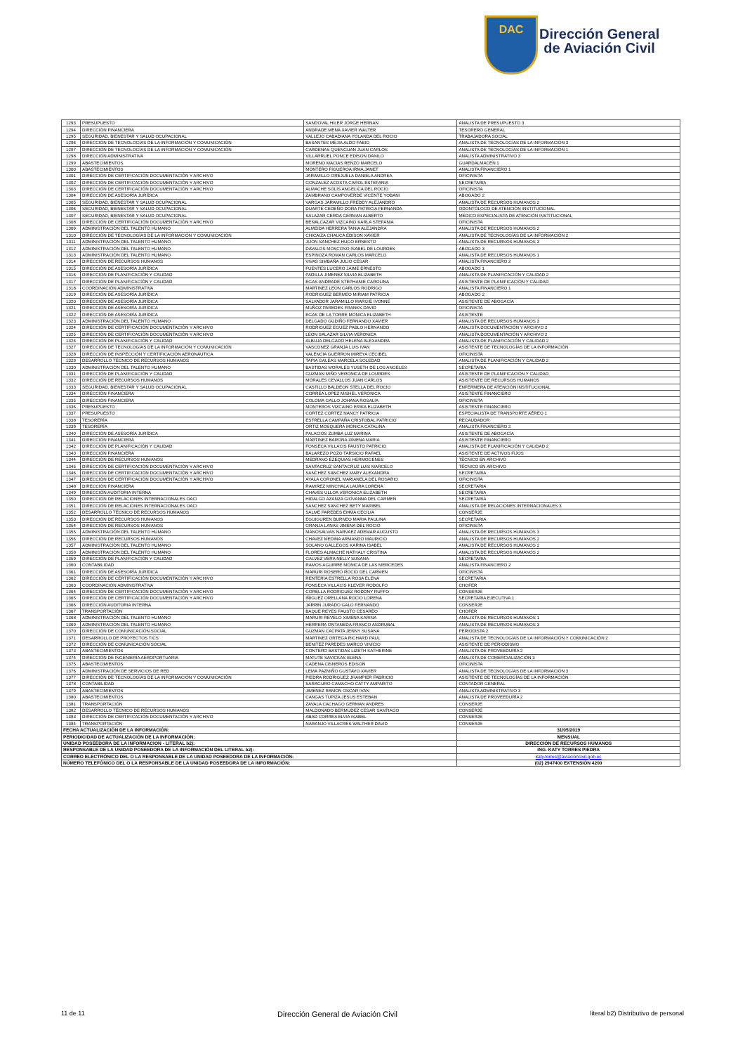DAC
Dirección General
de Aviación Civil
| 1293 | PRESUPUESTO | SANDOVAL HILER JORGE HERNAN | ANALISTA DE PRESUPUESTO 3 |
| 1294 | DIRECCIÓN FINANCIERA | ANDRADE MENA XAVIER WALTER | TESORERO GENERAL |
| 1295 | SEGURIDAD, BIENESTAR Y SALUD OCUPACIONAL | VALLEJO CABADIANA YOLANDA DEL ROCIO | TRABAJADORA SOCIAL |
| 1296 | DIRECCIÓN DE TECNOLOGÍAS DE LA INFORMACIÓN Y COMUNICACIÓN | BASANTES MEJIA ALDO FABIO | ANALISTA DE TECNOLOGÍAS DE LA INFORMACIÓN 3 |
| 1297 | DIRECCIÓN DE TECNOLOGÍAS DE LA INFORMACIÓN Y COMUNICACIÓN | CARDENAS QUENGUAN JUAN CARLOS | ANALISTA DE TECNOLOGÍAS DE LA INFORMACIÓN 1 |
| 1298 | DIRECCIÓN ADMINISTRATIVA | VILLARRUEL PONCE EDISON DANILO | ANALISTA ADMINISTRATIVO 3 |
| 1299 | ABASTECIMIENTOS | MORENO MACIAS RENZO MARCELO | GUARDALMACÉN 1 |
| 1300 | ABASTECIMIENTOS | MONTERO FIGUEROA IRMA JANET | ANALISTA FINANCIERO 1 |
| 1301 | DIRECCIÓN DE CERTIFICACIÓN DOCUMENTACIÓN Y ARCHIVO | JARAMILLO OREJUELA DANIELA ANDREA | OFICINISTA |
| 1302 | DIRECCIÓN DE CERTIFICACIÓN DOCUMENTACIÓN Y ARCHIVO | GONZALEZ ACOSTA CAROL ESTEFANIA | SECRETARIA |
| 1303 | DIRECCIÓN DE CERTIFICACIÓN DOCUMENTACIÓN Y ARCHIVO | ALMACHE SOLIS ANGELICA DEL ROCIO | OFICINISTA |
| 1304 | DIRECCIÓN DE ASESORÍA JURÍDICA | ZAMBRANO CAMPOVERDE VICENTE YOBANI | ABOGADO 2 |
| 1305 | SEGURIDAD, BIENESTAR Y SALUD OCUPACIONAL | VARGAS JARAMILLO FREDDY ALEJANDRO | ANALISTA DE RECURSOS HUMANOS 2 |
| 1306 | SEGURIDAD, BIENESTAR Y SALUD OCUPACIONAL | DUARTE CEDEÑO DORA PATRICIA FERNANDA | ODONTÓLOGO DE ATENCIÓN INSTITUCIONAL |
| 1307 | SEGURIDAD, BIENESTAR Y SALUD OCUPACIONAL | SALAZAR CERDA GERMAN ALBERTO | MEDICO ESPECIALISTA DE ATENCIÓN INSTITUCIONAL |
| 1308 | DIRECCIÓN DE CERTIFICACIÓN DOCUMENTACIÓN Y ARCHIVO | BENALCAZAR VIZCAINO KARLA STEFANIA | OFICINISTA |
| 1309 | ADMINISTRACIÓN DEL TALENTO HUMANO | ALMEIDA HERRERA TANIA ALEJANDRA | ANALISTA DE RECURSOS HUMANOS 2 |
| 1310 | DIRECCIÓN DE TECNOLOGÍAS DE LA INFORMACIÓN Y COMUNICACIÓN | CHICAIZA CHAUCA EDISON XAVIER | ANALISTA DE TECNOLOGÍAS DE LA INFORMACIÓN 2 |
| 1311 | ADMINISTRACIÓN DEL TALENTO HUMANO | JIJON SANCHEZ HUGO ERNESTO | ANALISTA DE RECURSOS HUMANOS 3 |
| 1312 | ADMINISTRACIÓN DEL TALENTO HUMANO | DAVALOS MOSCOSO ISABEL DE LOURDES | ABOGADO 3 |
| 1313 | ADMINISTRACIÓN DEL TALENTO HUMANO | ESPINOZA ROMAN CARLOS MARCELO | ANALISTA DE RECURSOS HUMANOS 1 |
| 1314 | DIRECCIÓN DE RECURSOS HUMANOS | VIVAS SIMBAÑA JULIO CESAR | ANALISTA FINANCIERO 2 |
| 1315 | DIRECCIÓN DE ASESORÍA JURÍDICA | FUENTES LUCERO JAIME ERNESTO | ABOGADO 1 |
| 1316 | DIRECCIÓN DE PLANIFICACIÓN Y CALIDAD | PADILLA JIMENEZ SILVIA ELIZABETH | ANALISTA DE PLANIFICACIÓN Y CALIDAD 2 |
| 1317 | DIRECCIÓN DE PLANIFICACIÓN Y CALIDAD | EGAS ANDRADE STEPHANIE CAROLINA | ASISTENTE DE PLANIFICACIÓN Y CALIDAD |
| 1318 | COORDINACIÓN ADMINISTRATIVA | MARTINEZ LEON CARLOS RODRIGO | ANALISTA FINANCIERO 1 |
| 1319 | DIRECCIÓN DE ASESORÍA JURÍDICA | RODRIGUEZ BERMEO MIRIAM PATRICIA | ABOGADO 2 |
| 1320 | DIRECCIÓN DE ASESORÍA JURÍDICA | SALVADOR JARAMILLO MARGIE IVONNE | ASISTENTE DE ABOGACÍA |
| 1321 | DIRECCIÓN DE ASESORÍA JURÍDICA | MUÑOZ PAREDES FRANKS DAVID | OFICINISTA |
| 1322 | DIRECCIÓN DE ASESORÍA JURÍDICA | EGAS DE LA TORRE MONICA ELIZABETH | ASISTENTE |
| 1323 | ADMINISTRACIÓN DEL TALENTO HUMANO | DELGADO GUDIÑO FERNANDO XAVIER | ANALISTA DE RECURSOS HUMANOS 3 |
| 1324 | DIRECCIÓN DE CERTIFICACIÓN DOCUMENTACIÓN Y ARCHIVO | RODRIGUEZ EGUEZ PABLO HERNANDO | ANALISTA DOCUMENTACIÓN Y ARCHIVO 2 |
| 1325 | DIRECCIÓN DE CERTIFICACIÓN DOCUMENTACIÓN Y ARCHIVO | LEON SALAZAR SILVIA VERONICA | ANALISTA DOCUMENTACIÓN Y ARCHIVO 2 |
| 1326 | DIRECCIÓN DE PLANIFICACIÓN Y CALIDAD | ALBUJA DELGADO HELENA ALEXANDRA | ANALISTA DE PLANIFICACIÓN Y CALIDAD 2 |
| 1327 | DIRECCIÓN DE TECNOLOGÍAS DE LA INFORMACIÓN Y COMUNICACIÓN | VASCONEZ GRANJA LUIS IVAN | ASISTENTE DE TECNOLOGÍAS DE LA INFORMACIÓN |
| 1328 | DIRECCIÓN DE INSPECCIÓN Y CERTIFICACIÓN AERONÁUTICA | VALENCIA GUERRON MIREYA CECIBEL | OFICINISTA |
| 1329 | DESARROLLO TÉCNICO DE RECURSOS HUMANOS | TAPIA GALEAS MARCELA SOLEDAD | ANALISTA DE PLANIFICACIÓN Y CALIDAD 2 |
| 1330 | ADMINISTRACIÓN DEL TALENTO HUMANO | BASTIDAS MORALES YUSETH DE LOS ANGELES | SECRETARIA |
| 1331 | DIRECCIÓN DE PLANIFICACIÓN Y CALIDAD | GUZMAN MIÑO VERONICA DE LOURDES | ASISTENTE DE PLANIFICACIÓN Y CALIDAD |
| 1332 | DIRECCIÓN DE RECURSOS HUMANOS | MORALES CEVALLOS JUAN CARLOS | ASISTENTE DE RECURSOS HUMANOS |
| 1333 | SEGURIDAD, BIENESTAR Y SALUD OCUPACIONAL | CASTILLO BALDEON STELLA DEL ROCIO | ENFERMERA DE ATENCIÓN INSTITUCIONAL |
| 1334 | DIRECCIÓN FINANCIERA | CORREA LOPEZ MISHEL VERONICA | ASISTENTE FINANCIERO |
| 1335 | DIRECCIÓN FINANCIERA | COLOMA GALLO JOHANA ROSALIA | OFICINISTA |
| 1336 | PRESUPUESTO | MONTEROS VIZCAINO ERIKA ELIZABETH | ASISTENTE FINANCIERO |
| 1337 | PRESUPUESTO | CORTEZ CORTEZ NANCY PATRICIA | ESPECIALISTA DE TRANSPORTE AÉREO 1 |
| 1338 | TESORERÍA | ESTRELLA CAMPAÑA CRISTOBAL PATRICIO | RECAUDADOR |
| 1339 | TESORERÍA | ORTIZ MOSQUERA MONICA CATALINA | ANALISTA FINANCIERO 2 |
| 1340 | DIRECCIÓN DE ASESORÍA JURÍDICA | PALACIOS ZUMBA LUZ MARINA | ASISTENTE DE ABOGACÍA |
| 1341 | DIRECCIÓN FINANCIERA | MARTINEZ BARONA XIMENA MARIA | ASISTENTE FINANCIERO |
| 1342 | DIRECCIÓN DE PLANIFICACIÓN Y CALIDAD | FONSECA VILLACIS FAUSTO PATRICIO | ANALISTA DE PLANIFICACIÓN Y CALIDAD 2 |
| 1343 | DIRECCIÓN FINANCIERA | BALAREZO POZO TARSICIO RAFAEL | ASISTENTE DE ACTIVOS FIJOS |
| 1344 | DIRECCIÓN DE RECURSOS HUMANOS | MEDRANO EZEQUIAS HERMOGENES | TÉCNICO EN ARCHIVO |
| 1345 | DIRECCIÓN DE CERTIFICACIÓN DOCUMENTACIÓN Y ARCHIVO | SANTACRUZ SANTACRUZ LUIS MARCELO | TÉCNICO EN ARCHIVO |
| 1346 | DIRECCIÓN DE CERTIFICACIÓN DOCUMENTACIÓN Y ARCHIVO | SANCHEZ SANCHEZ MARY ALEXANDRA | SECRETARIA |
| 1347 | DIRECCIÓN DE CERTIFICACIÓN DOCUMENTACIÓN Y ARCHIVO | AYALA CORONEL MARIANELA DEL ROSARIO | OFICINISTA |
| 1348 | DIRECCIÓN FINANCIERA | RAMIREZ MINCHALA LAURA LORENA | SECRETARIA |
| 1349 | DIRECCIÓN AUDITORIA INTERNA | CHAVES ULLOA VERONICA ELIZABETH | SECRETARIA |
| 1350 | DIRECCIÓN DE RELACIONES INTERNACIONALES OACI | HIDALGO AZANZA GIOVANNA DEL CARMEN | SECRETARIA |
| 1351 | DIRECCIÓN DE RELACIONES INTERNACIONALES OACI | SANCHEZ SANCHEZ BETY MARIBEL | ANALISTA DE RELACIONES INTERNACIONALES 3 |
| 1352 | DESARROLLO TÉCNICO DE RECURSOS HUMANOS | SALME PAREDES EMMA CECILIA | CONSERJE |
| 1353 | DIRECCIÓN DE RECURSOS HUMANOS | EGUIGUREN BURNEO MARIA PAULINA | SECRETARIA |
| 1354 | DIRECCIÓN DE RECURSOS HUMANOS | GRANJA LANAS JIMENA DEL ROCIO | OFICINISTA |
| 1355 | ADMINISTRACIÓN DEL TALENTO HUMANO | MANOSALVAS NARVAEZ ADEMAR AUGUSTO | ANALISTA DE RECURSOS HUMANOS 3 |
| 1356 | DIRECCIÓN DE RECURSOS HUMANOS | CHAVEZ MEDINA ARMANDO MAURICIO | ANALISTA DE RECURSOS HUMANOS 2 |
| 1357 | ADMINISTRACIÓN DEL TALENTO HUMANO | SOLANO GALLEGOS KARINA ISABEL | ANALISTA DE RECURSOS HUMANOS 2 |
| 1358 | ADMINISTRACIÓN DEL TALENTO HUMANO | FLORES ALMACHE NATHALY CRISTINA | ANALISTA DE RECURSOS HUMANOS 2 |
| 1359 | DIRECCIÓN DE PLANIFICACIÓN Y CALIDAD | GALVEZ VERA NELLY SUSANA | SECRETARIA |
| 1360 | CONTABILIDAD | RAMOS AGUIRRE MONICA DE LAS MERCEDES | ANALISTA FINANCIERO 2 |
| 1361 | DIRECCIÓN DE ASESORÍA JURÍDICA | MARURI ROSERO ROCIO DEL CARMEN | OFICINISTA |
| 1362 | DIRECCIÓN DE CERTIFICACIÓN DOCUMENTACIÓN Y ARCHIVO | RENTERIA ESTRELLA ROSA ELENA | SECRETARIA |
| 1363 | COORDINACIÓN ADMINISTRATIVA | FONSECA VILLACIS KLEVER RODOLFO | CHOFER |
| 1364 | DIRECCIÓN DE CERTIFICACIÓN DOCUMENTACIÓN Y ARCHIVO | CORELLA RODRIGUEZ RODDNY RUFFO | CONSERJE |
| 1365 | DIRECCIÓN DE CERTIFICACIÓN DOCUMENTACIÓN Y ARCHIVO | IÑIGUEZ ORELLANA ROCIO LORENA | SECRETARIA EJECUTIVA 1 |
| 1366 | DIRECCIÓN AUDITORIA INTERNA | JARRIN JURADO GALO FERNANDO | CONSERJE |
| 1367 | TRANSPORTACIÓN | BAQUE REYES FAUSTO CESAREO | CHOFER |
| 1368 | ADMINISTRACIÓN DEL TALENTO HUMANO | MARURI REVELO XIMENA KARINA | ANALISTA DE RECURSOS HUMANOS 1 |
| 1369 | ADMINISTRACIÓN DEL TALENTO HUMANO | HERRERA ONTANEDA FRANCO ASDRUBAL | ANALISTA DE RECURSOS HUMANOS 3 |
| 1370 | DIRECCIÓN DE COMUNICACIÓN SOCIAL | GUZMAN CACPATA JENNY SUSANA | PERIODISTA 2 |
| 1371 | DESARROLLO DE PROYECTOS TICS | MARTINEZ ORTEGA RICHARD PAUL | ANALISTA DE TECNOLOGÍAS DE LA INFORMACIÓN Y COMUNICACIÓN 2 |
| 1372 | DIRECCIÓN DE COMUNICACIÓN SOCIAL | BENITEZ PAREDES MARCO VINICIO | ASISTENTE DE PERIODISMO |
| 1373 | ABASTECIMIENTOS | CONTERO BASTIDAS LIZETH KATHERINE | ANALISTA DE PROVEEDURÍA 2 |
| 1374 | DIRECCIÓN DE INGENIERÍA AEROPORTUARIA | MATUTE SAVICKAS ELENA | ANALISTA DE COMERCIALIZACIÓN 3 |
| 1375 | ABASTECIMIENTOS | CADENA CISNEROS EDISON | OFICINISTA |
| 1376 | ADMINISTRACIÓN DE SERVICIOS DE RED | LEMA PAZMIÑO GUSTAVO XAVIER | ANALISTA DE TECNOLOGÍAS DE LA INFORMACIÓN 3 |
| 1377 | DIRECCIÓN DE TECNOLOGÍAS DE LA INFORMACIÓN Y COMUNICACIÓN | PIEDRA RODRIGUEZ JHAMPIER FABRICIO | ASISTENTE DE TECNOLOGÍAS DE LA INFORMACIÓN |
| 1378 | CONTABILIDAD | SARAGURO CAMACHO CATTY AMPARITO | CONTADOR GENERAL |
| 1379 | ABASTECIMIENTOS | JIMENEZ RAMON OSCAR IVAN | ANALISTA ADMINISTRATIVO 3 |
| 1380 | ABASTECIMIENTOS | CANGAS TUPIZA JESUS ESTEBAN | ANALISTA DE PROVEEDURÍA 2 |
| 1381 | TRANSPORTACIÓN | ZAVALA CACHAGO GERMAN ANDRES | CONSERJE |
| 1382 | DESARROLLO TÉCNICO DE RECURSOS HUMANOS | MALDONADO BERMUDEZ CESAR SANTIAGO | CONSERJE |
| 1383 | DIRECCIÓN DE CERTIFICACIÓN DOCUMENTACIÓN Y ARCHIVO | ABAD CORREA ELVIA ISABEL | CONSERJE |
| 1384 | TRANSPORTACIÓN | NARANJO VILLACRES WALTHER DAVID | CONSERJE |
| FECHA ACTUALIZACIÓN DE LA INFORMACIÓN: | | | 31/05/2019 |
| PERIODICIDAD DE ACTUALIZACIÓN DE LA INFORMACIÓN: | | | MENSUAL |
| UNIDAD POSEEDORA DE LA INFORMACION - LITERAL b2): | | | DIRECCIÓN DE RECURSOS HUMANOS |
| RESPONSABLE DE LA UNIDAD POSEEDORA DE LA INFORMACIÓN DEL LITERAL b2): | | | ING. KATY TORRES PIEDRA |
| CORREO ELECTRÓNICO DEL O LA RESPONSABLE DE LA UNIDAD POSEEDORA DE LA INFORMACIÓN: | | | katy.torres@aviacioncivil.gob.ec |
| NÚMERO TELEFÓNICO DEL O LA RESPONSABLE DE LA UNIDAD POSEEDORA DE LA INFORMACIÓN: | | | (02) 2947400 EXTENSIÓN 4200 |
11 de 11 Dirección General de Aviación Civil literal b2) Distributivo de personal